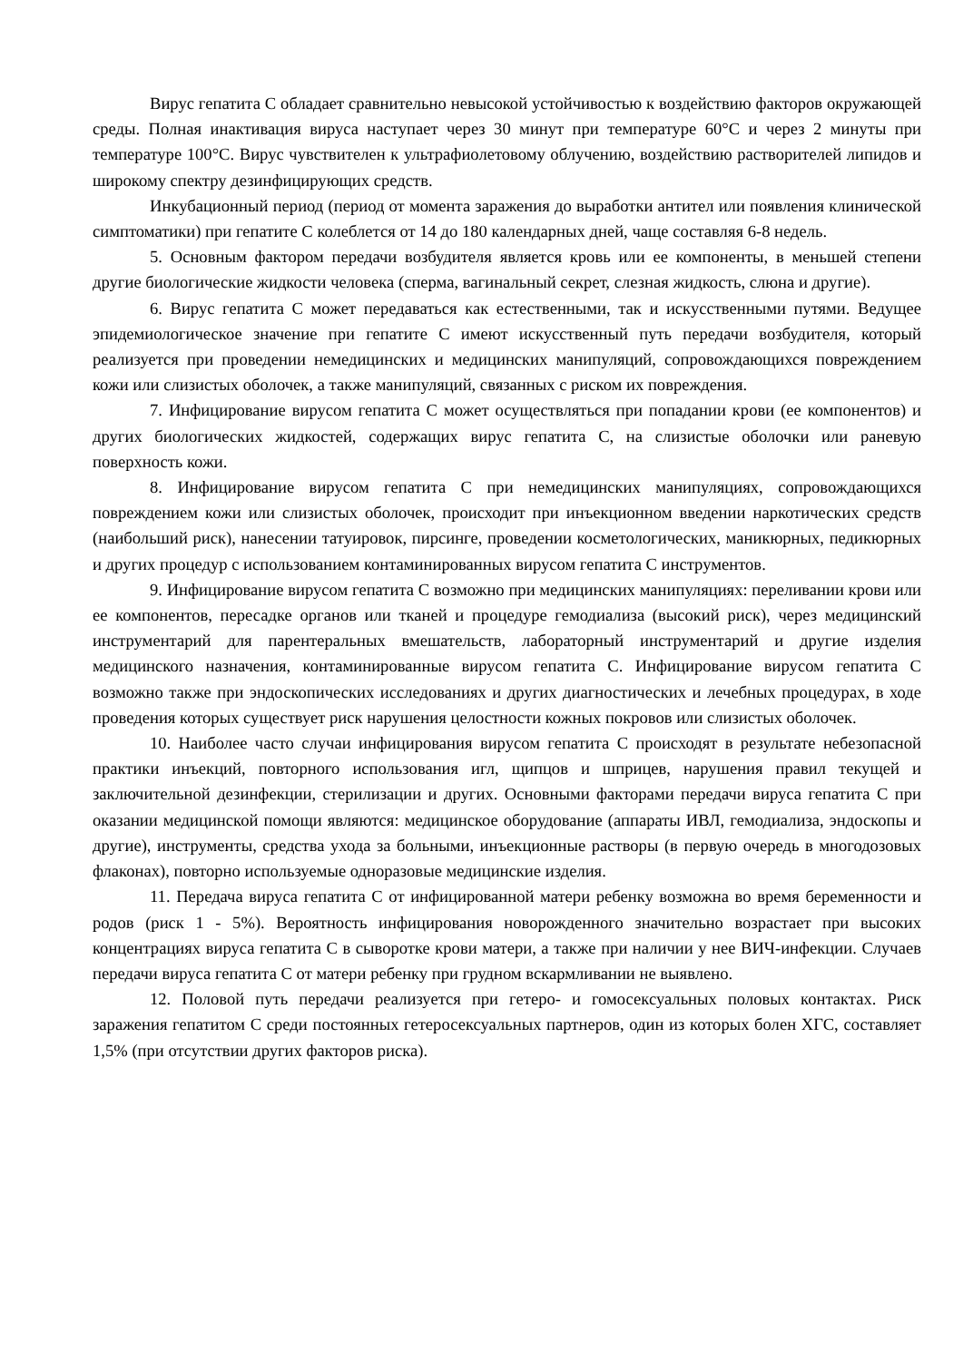Вирус гепатита С обладает сравнительно невысокой устойчивостью к воздействию факторов окружающей среды. Полная инактивация вируса наступает через 30 минут при температуре 60°С и через 2 минуты при температуре 100°С. Вирус чувствителен к ультрафиолетовому облучению, воздействию растворителей липидов и широкому спектру дезинфицирующих средств.
Инкубационный период (период от момента заражения до выработки антител или появления клинической симптоматики) при гепатите С колеблется от 14 до 180 календарных дней, чаще составляя 6-8 недель.
5. Основным фактором передачи возбудителя является кровь или ее компоненты, в меньшей степени другие биологические жидкости человека (сперма, вагинальный секрет, слезная жидкость, слюна и другие).
6. Вирус гепатита С может передаваться как естественными, так и искусственными путями. Ведущее эпидемиологическое значение при гепатите С имеют искусственный путь передачи возбудителя, который реализуется при проведении немедицинских и медицинских манипуляций, сопровождающихся повреждением кожи или слизистых оболочек, а также манипуляций, связанных с риском их повреждения.
7. Инфицирование вирусом гепатита С может осуществляться при попадании крови (ее компонентов) и других биологических жидкостей, содержащих вирус гепатита С, на слизистые оболочки или раневую поверхность кожи.
8. Инфицирование вирусом гепатита С при немедицинских манипуляциях, сопровождающихся повреждением кожи или слизистых оболочек, происходит при инъекционном введении наркотических средств (наибольший риск), нанесении татуировок, пирсинге, проведении косметологических, маникюрных, педикюрных и других процедур с использованием контаминированных вирусом гепатита С инструментов.
9. Инфицирование вирусом гепатита С возможно при медицинских манипуляциях: переливании крови или ее компонентов, пересадке органов или тканей и процедуре гемодиализа (высокий риск), через медицинский инструментарий для парентеральных вмешательств, лабораторный инструментарий и другие изделия медицинского назначения, контаминированные вирусом гепатита С. Инфицирование вирусом гепатита С возможно также при эндоскопических исследованиях и других диагностических и лечебных процедурах, в ходе проведения которых существует риск нарушения целостности кожных покровов или слизистых оболочек.
10. Наиболее часто случаи инфицирования вирусом гепатита С происходят в результате небезопасной практики инъекций, повторного использования игл, щипцов и шприцев, нарушения правил текущей и заключительной дезинфекции, стерилизации и других. Основными факторами передачи вируса гепатита С при оказании медицинской помощи являются: медицинское оборудование (аппараты ИВЛ, гемодиализа, эндоскопы и другие), инструменты, средства ухода за больными, инъекционные растворы (в первую очередь в многодозовых флаконах), повторно используемые одноразовые медицинские изделия.
11. Передача вируса гепатита С от инфицированной матери ребенку возможна во время беременности и родов (риск 1 - 5%). Вероятность инфицирования новорожденного значительно возрастает при высоких концентрациях вируса гепатита С в сыворотке крови матери, а также при наличии у нее ВИЧ-инфекции. Случаев передачи вируса гепатита С от матери ребенку при грудном вскармливании не выявлено.
12. Половой путь передачи реализуется при гетеро- и гомосексуальных половых контактах. Риск заражения гепатитом С среди постоянных гетеросексуальных партнеров, один из которых болен ХГС, составляет 1,5% (при отсутствии других факторов риска).